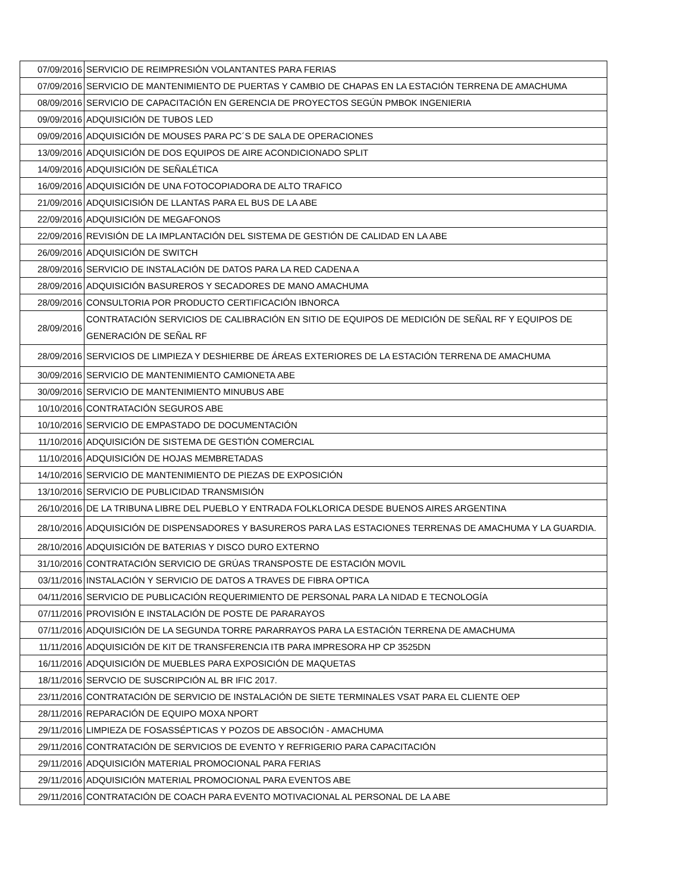| 07/09/2016 | SERVICIO DE REIMPRESIÓN VOLANTANTES PARA FERIAS |
| 07/09/2016 | SERVICIO DE MANTENIMIENTO DE PUERTAS Y CAMBIO DE CHAPAS EN LA ESTACIÓN TERRENA DE AMACHUMA |
| 08/09/2016 | SERVICIO DE CAPACITACIÓN EN GERENCIA DE PROYECTOS SEGÚN PMBOK INGENIERIA |
| 09/09/2016 | ADQUISICIÓN DE TUBOS LED |
| 09/09/2016 | ADQUISICIÓN DE MOUSES PARA PC´S DE SALA DE OPERACIONES |
| 13/09/2016 | ADQUISICIÓN DE DOS EQUIPOS DE AIRE ACONDICIONADO SPLIT |
| 14/09/2016 | ADQUISICIÓN DE SEÑALÉTICA |
| 16/09/2016 | ADQUISICIÓN DE UNA FOTOCOPIADORA DE ALTO TRAFICO |
| 21/09/2016 | ADQUISICISIÓN DE LLANTAS PARA EL BUS DE LA ABE |
| 22/09/2016 | ADQUISICIÓN DE MEGAFONOS |
| 22/09/2016 | REVISIÓN DE LA IMPLANTACIÓN DEL SISTEMA DE GESTIÓN DE CALIDAD EN LA ABE |
| 26/09/2016 | ADQUISICIÓN DE SWITCH |
| 28/09/2016 | SERVICIO DE INSTALACIÓN DE DATOS PARA LA RED CADENA A |
| 28/09/2016 | ADQUISICIÓN BASUREROS Y SECADORES DE MANO AMACHUMA |
| 28/09/2016 | CONSULTORIA POR PRODUCTO CERTIFICACIÓN IBNORCA |
| 28/09/2016 | CONTRATACIÓN SERVICIOS DE CALIBRACIÓN EN SITIO DE EQUIPOS DE MEDICIÓN DE SEÑAL RF Y EQUIPOS DE GENERACIÓN DE SEÑAL RF |
| 28/09/2016 | SERVICIOS DE LIMPIEZA Y DESHIERBE DE ÁREAS EXTERIORES DE LA ESTACIÓN TERRENA DE AMACHUMA |
| 30/09/2016 | SERVICIO DE MANTENIMIENTO CAMIONETA ABE |
| 30/09/2016 | SERVICIO DE MANTENIMIENTO MINUBUS ABE |
| 10/10/2016 | CONTRATACIÓN SEGUROS ABE |
| 10/10/2016 | SERVICIO DE EMPASTADO DE DOCUMENTACIÓN |
| 11/10/2016 | ADQUISICIÓN DE SISTEMA DE GESTIÓN COMERCIAL |
| 11/10/2016 | ADQUISICIÓN DE HOJAS MEMBRETADAS |
| 14/10/2016 | SERVICIO DE MANTENIMIENTO DE PIEZAS DE EXPOSICIÓN |
| 13/10/2016 | SERVICIO DE PUBLICIDAD TRANSMISIÓN |
| 26/10/2016 | DE LA TRIBUNA LIBRE DEL PUEBLO Y ENTRADA FOLKLORICA DESDE BUENOS AIRES ARGENTINA |
| 28/10/2016 | ADQUISICIÓN DE DISPENSADORES Y BASUREROS PARA LAS ESTACIONES TERRENAS DE AMACHUMA Y LA GUARDIA. |
| 28/10/2016 | ADQUISICIÓN DE BATERIAS Y DISCO DURO EXTERNO |
| 31/10/2016 | CONTRATACIÓN SERVICIO DE GRÚAS TRANSPOSTE DE ESTACIÓN MOVIL |
| 03/11/2016 | INSTALACIÓN Y SERVICIO DE DATOS A TRAVES DE FIBRA OPTICA |
| 04/11/2016 | SERVICIO DE PUBLICACIÓN REQUERIMIENTO DE PERSONAL PARA LA NIDAD E TECNOLOGÍA |
| 07/11/2016 | PROVISIÓN E INSTALACIÓN DE POSTE DE PARARAYOS |
| 07/11/2016 | ADQUISICIÓN DE LA SEGUNDA TORRE PARARRAYOS PARA LA ESTACIÓN TERRENA DE AMACHUMA |
| 11/11/2016 | ADQUISICIÓN DE KIT DE TRANSFERENCIA ITB PARA IMPRESORA HP CP 3525DN |
| 16/11/2016 | ADQUISICIÓN DE MUEBLES PARA EXPOSICIÓN DE MAQUETAS |
| 18/11/2016 | SERVCIO DE SUSCRIPCIÓN AL BR IFIC 2017. |
| 23/11/2016 | CONTRATACIÓN DE SERVICIO DE INSTALACIÓN DE SIETE TERMINALES VSAT PARA EL CLIENTE OEP |
| 28/11/2016 | REPARACIÓN DE EQUIPO MOXA NPORT |
| 29/11/2016 | LIMPIEZA DE FOSASSÉPTICAS Y POZOS DE ABSOCIÓN - AMACHUMA |
| 29/11/2016 | CONTRATACIÓN DE SERVICIOS DE EVENTO Y REFRIGERIO PARA CAPACITACIÓN |
| 29/11/2016 | ADQUISICIÓN MATERIAL PROMOCIONAL PARA FERIAS |
| 29/11/2016 | ADQUISICIÓN MATERIAL PROMOCIONAL PARA EVENTOS ABE |
| 29/11/2016 | CONTRATACIÓN DE COACH PARA EVENTO MOTIVACIONAL AL PERSONAL DE LA ABE |